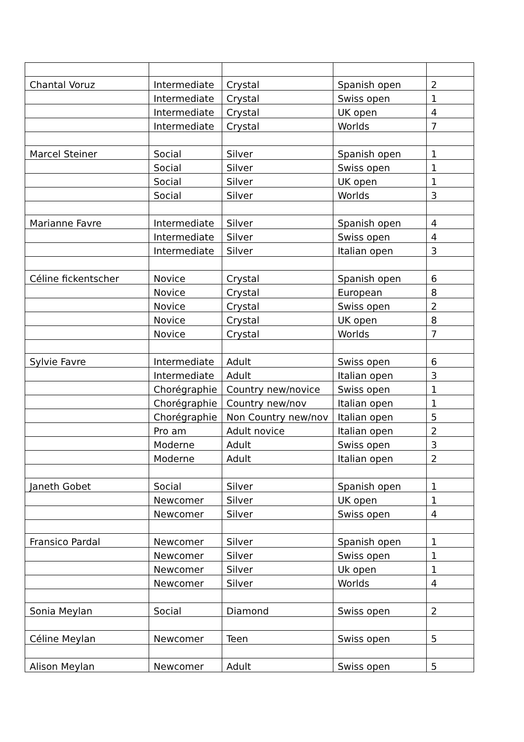| Chantal Voruz | Intermediate | Crystal | Spanish open | 2 |
| | Intermediate | Crystal | Swiss open | 1 |
| | Intermediate | Crystal | UK open | 4 |
| | Intermediate | Crystal | Worlds | 7 |
| Marcel Steiner | Social | Silver | Spanish open | 1 |
| | Social | Silver | Swiss open | 1 |
| | Social | Silver | UK open | 1 |
| | Social | Silver | Worlds | 3 |
| Marianne Favre | Intermediate | Silver | Spanish open | 4 |
| | Intermediate | Silver | Swiss open | 4 |
| | Intermediate | Silver | Italian open | 3 |
| Céline fickentscher | Novice | Crystal | Spanish open | 6 |
| | Novice | Crystal | European | 8 |
| | Novice | Crystal | Swiss open | 2 |
| | Novice | Crystal | UK open | 8 |
| | Novice | Crystal | Worlds | 7 |
| Sylvie Favre | Intermediate | Adult | Swiss open | 6 |
| | Intermediate | Adult | Italian open | 3 |
| | Chorégraphie | Country new/novice | Swiss open | 1 |
| | Chorégraphie | Country new/nov | Italian open | 1 |
| | Chorégraphie | Non Country new/nov | Italian open | 5 |
| | Pro am | Adult novice | Italian open | 2 |
| | Moderne | Adult | Swiss open | 3 |
| | Moderne | Adult | Italian open | 2 |
| Janeth Gobet | Social | Silver | Spanish open | 1 |
| | Newcomer | Silver | UK open | 1 |
| | Newcomer | Silver | Swiss open | 4 |
| Fransico Pardal | Newcomer | Silver | Spanish open | 1 |
| | Newcomer | Silver | Swiss open | 1 |
| | Newcomer | Silver | Uk open | 1 |
| | Newcomer | Silver | Worlds | 4 |
| Sonia Meylan | Social | Diamond | Swiss open | 2 |
| Céline Meylan | Newcomer | Teen | Swiss open | 5 |
| Alison Meylan | Newcomer | Adult | Swiss open | 5 |